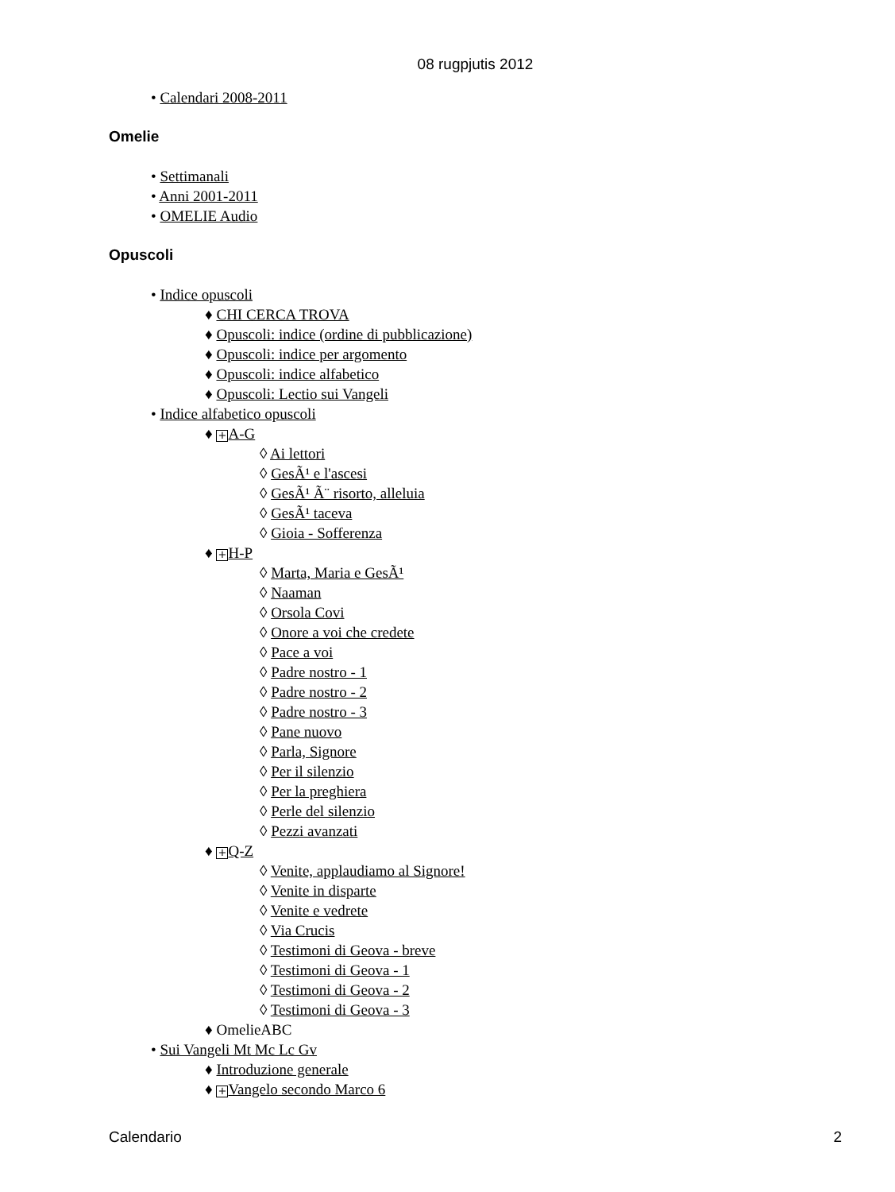08 rugpjutis 2012
• Calendari 2008-2011
Omelie
• Settimanali
• Anni 2001-2011
• OMELIE Audio
Opuscoli
• Indice opuscoli
♦ CHI CERCA TROVA
♦ Opuscoli: indice (ordine di pubblicazione)
♦ Opuscoli: indice per argomento
♦ Opuscoli: indice alfabetico
♦ Opuscoli: Lectio sui Vangeli
• Indice alfabetico opuscoli
♦ + A-G
◊ Ai lettori
◊ GesÃ¹ e l'ascesi
◊ GesÃ¹ Ã¨ risorto, alleluia
◊ GesÃ¹ taceva
◊ Gioia - Sofferenza
♦ + H-P
◊ Marta, Maria e GesÃ¹
◊ Naaman
◊ Orsola Covi
◊ Onore a voi che credete
◊ Pace a voi
◊ Padre nostro - 1
◊ Padre nostro - 2
◊ Padre nostro - 3
◊ Pane nuovo
◊ Parla, Signore
◊ Per il silenzio
◊ Per la preghiera
◊ Perle del silenzio
◊ Pezzi avanzati
♦ + Q-Z
◊ Venite, applaudiamo al Signore!
◊ Venite in disparte
◊ Venite e vedrete
◊ Via Crucis
◊ Testimoni di Geova - breve
◊ Testimoni di Geova - 1
◊ Testimoni di Geova - 2
◊ Testimoni di Geova - 3
♦ OmelieABC
• Sui Vangeli Mt Mc Lc Gv
♦ Introduzione generale
♦ + Vangelo secondo Marco 6
Calendario 2